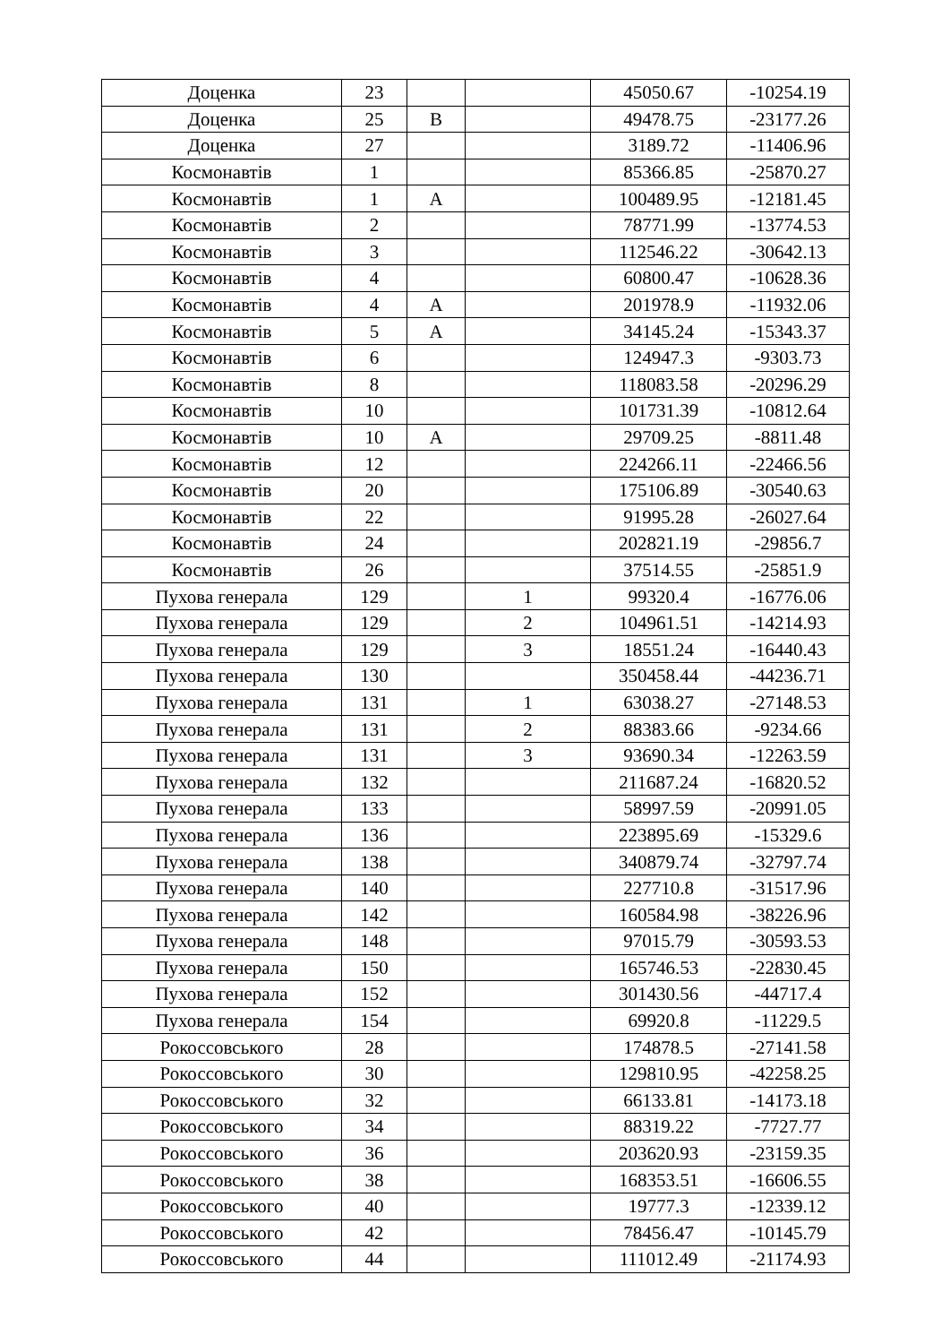| Доценка | 23 | | | 45050.67 | -10254.19 |
| Доценка | 25 | В | | 49478.75 | -23177.26 |
| Доценка | 27 | | | 3189.72 | -11406.96 |
| Космонавтів | 1 | | | 85366.85 | -25870.27 |
| Космонавтів | 1 | А | | 100489.95 | -12181.45 |
| Космонавтів | 2 | | | 78771.99 | -13774.53 |
| Космонавтів | 3 | | | 112546.22 | -30642.13 |
| Космонавтів | 4 | | | 60800.47 | -10628.36 |
| Космонавтів | 4 | А | | 201978.9 | -11932.06 |
| Космонавтів | 5 | А | | 34145.24 | -15343.37 |
| Космонавтів | 6 | | | 124947.3 | -9303.73 |
| Космонавтів | 8 | | | 118083.58 | -20296.29 |
| Космонавтів | 10 | | | 101731.39 | -10812.64 |
| Космонавтів | 10 | А | | 29709.25 | -8811.48 |
| Космонавтів | 12 | | | 224266.11 | -22466.56 |
| Космонавтів | 20 | | | 175106.89 | -30540.63 |
| Космонавтів | 22 | | | 91995.28 | -26027.64 |
| Космонавтів | 24 | | | 202821.19 | -29856.7 |
| Космонавтів | 26 | | | 37514.55 | -25851.9 |
| Пухова генерала | 129 | | 1 | 99320.4 | -16776.06 |
| Пухова генерала | 129 | | 2 | 104961.51 | -14214.93 |
| Пухова генерала | 129 | | 3 | 18551.24 | -16440.43 |
| Пухова генерала | 130 | | | 350458.44 | -44236.71 |
| Пухова генерала | 131 | | 1 | 63038.27 | -27148.53 |
| Пухова генерала | 131 | | 2 | 88383.66 | -9234.66 |
| Пухова генерала | 131 | | 3 | 93690.34 | -12263.59 |
| Пухова генерала | 132 | | | 211687.24 | -16820.52 |
| Пухова генерала | 133 | | | 58997.59 | -20991.05 |
| Пухова генерала | 136 | | | 223895.69 | -15329.6 |
| Пухова генерала | 138 | | | 340879.74 | -32797.74 |
| Пухова генерала | 140 | | | 227710.8 | -31517.96 |
| Пухова генерала | 142 | | | 160584.98 | -38226.96 |
| Пухова генерала | 148 | | | 97015.79 | -30593.53 |
| Пухова генерала | 150 | | | 165746.53 | -22830.45 |
| Пухова генерала | 152 | | | 301430.56 | -44717.4 |
| Пухова генерала | 154 | | | 69920.8 | -11229.5 |
| Рокоссовського | 28 | | | 174878.5 | -27141.58 |
| Рокоссовського | 30 | | | 129810.95 | -42258.25 |
| Рокоссовського | 32 | | | 66133.81 | -14173.18 |
| Рокоссовського | 34 | | | 88319.22 | -7727.77 |
| Рокоссовського | 36 | | | 203620.93 | -23159.35 |
| Рокоссовського | 38 | | | 168353.51 | -16606.55 |
| Рокоссовського | 40 | | | 19777.3 | -12339.12 |
| Рокоссовського | 42 | | | 78456.47 | -10145.79 |
| Рокоссовського | 44 | | | 111012.49 | -21174.93 |